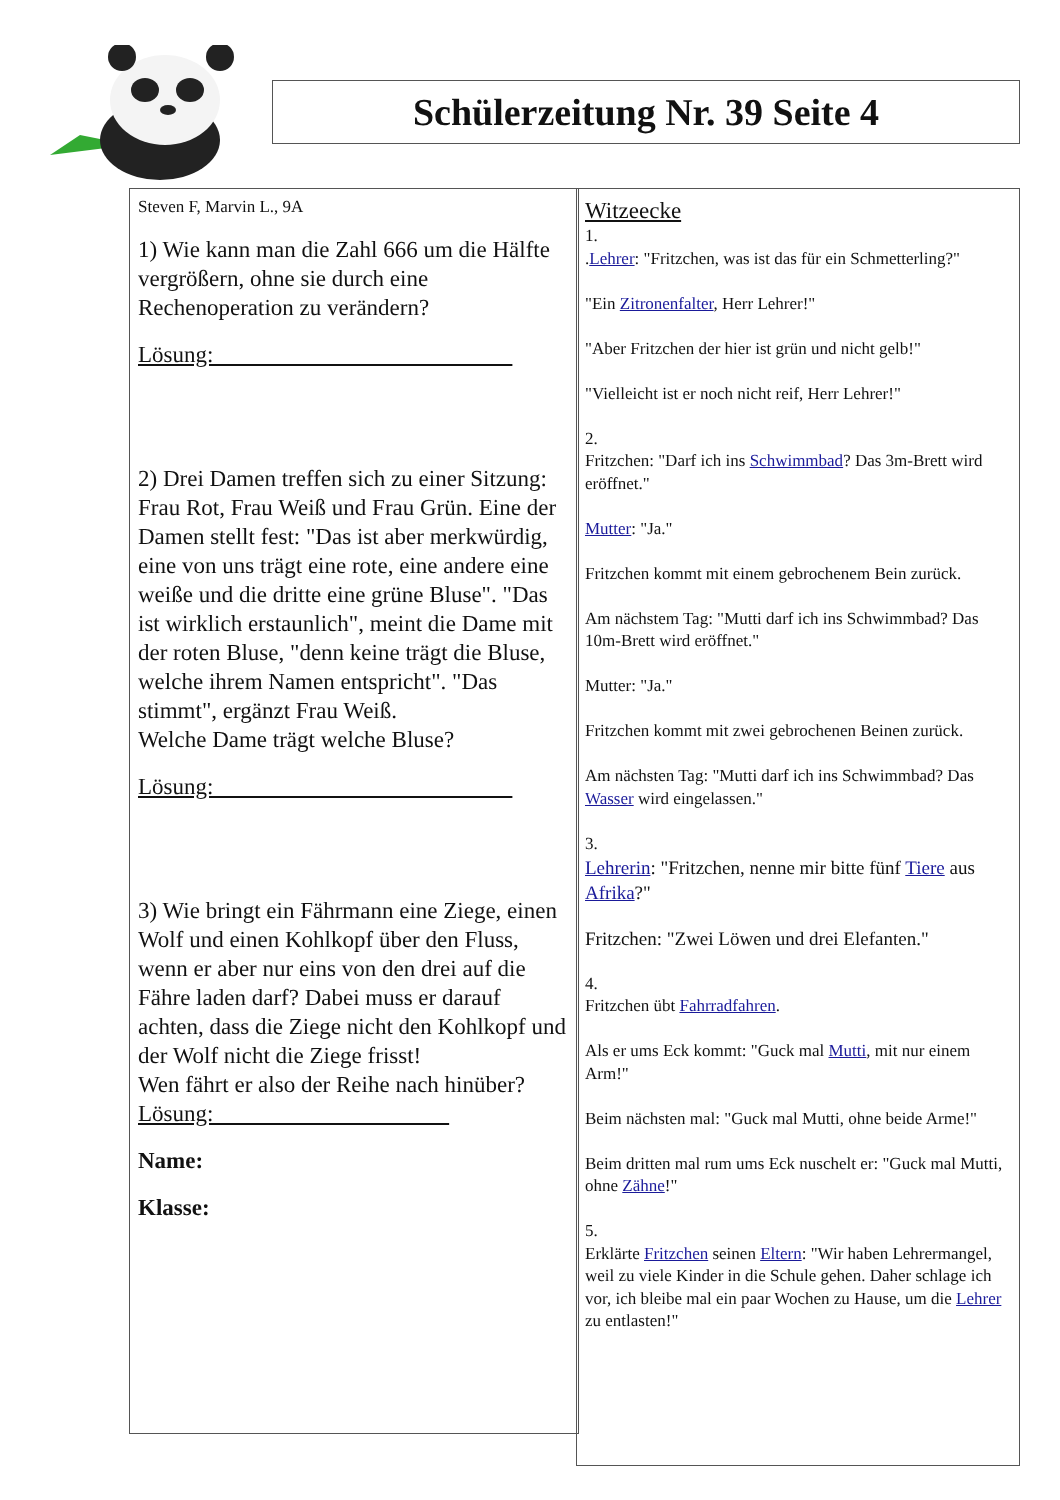Schülerzeitung Nr. 39 Seite 4
Steven F, Marvin L., 9A
1) Wie kann man die Zahl 666 um die Hälfte vergrößern, ohne sie durch eine Rechenoperation zu verändern?
Lösung:
2) Drei Damen treffen sich zu einer Sitzung: Frau Rot, Frau Weiß und Frau Grün. Eine der Damen stellt fest: "Das ist aber merkwürdig, eine von uns trägt eine rote, eine andere eine weiße und die dritte eine grüne Bluse". "Das ist wirklich erstaunlich", meint die Dame mit der roten Bluse, "denn keine trägt die Bluse, welche ihrem Namen entspricht". "Das stimmt", ergänzt Frau Weiß.
Welche Dame trägt welche Bluse?
Lösung:
3) Wie bringt ein Fährmann eine Ziege, einen Wolf und einen Kohlkopf über den Fluss, wenn er aber nur eins von den drei auf die Fähre laden darf? Dabei muss er darauf achten, dass die Ziege nicht den Kohlkopf und der Wolf nicht die Ziege frisst!
Wen fährt er also der Reihe nach hinüber?
Lösung:
Name:
Klasse:
Witzeecke
1.
.Lehrer: "Fritzchen, was ist das für ein Schmetterling?"
"Ein Zitronenfalter, Herr Lehrer!"
"Aber Fritzchen der hier ist grün und nicht gelb!"
"Vielleicht ist er noch nicht reif, Herr Lehrer!"
2.
Fritzchen: "Darf ich ins Schwimmbad? Das 3m-Brett wird eröffnet."
Mutter: "Ja."
Fritzchen kommt mit einem gebrochenem Bein zurück.
Am nächstem Tag: "Mutti darf ich ins Schwimmbad? Das 10m-Brett wird eröffnet."
Mutter: "Ja."
Fritzchen kommt mit zwei gebrochenen Beinen zurück.
Am nächsten Tag: "Mutti darf ich ins Schwimmbad? Das Wasser wird eingelassen."
3.
Lehrerin: "Fritzchen, nenne mir bitte fünf Tiere aus Afrika?"
Fritzchen: "Zwei Löwen und drei Elefanten."
4.
Fritzchen übt Fahrradfahren.
Als er ums Eck kommt: "Guck mal Mutti, mit nur einem Arm!"
Beim nächsten mal: "Guck mal Mutti, ohne beide Arme!"
Beim dritten mal rum ums Eck nuschelt er: "Guck mal Mutti, ohne Zähne!"
5.
Erklärte Fritzchen seinen Eltern: "Wir haben Lehrermangel, weil zu viele Kinder in die Schule gehen. Daher schlage ich vor, ich bleibe mal ein paar Wochen zu Hause, um die Lehrer zu entlasten!"